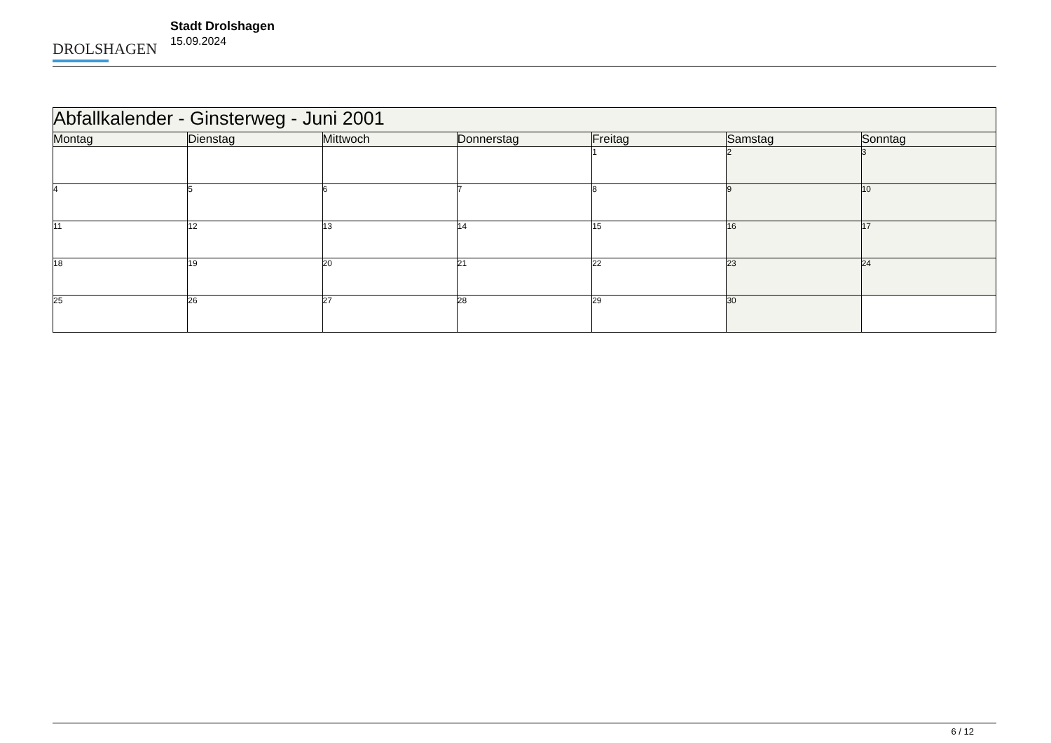DROLSHAGEN
Stadt Drolshagen
15.09.2024
| Abfallkalender - Ginsterweg - Juni 2001 | | | | | | |
| --- | --- | --- | --- | --- | --- | --- |
| Montag | Dienstag | Mittwoch | Donnerstag | Freitag | Samstag | Sonntag |
| | | | | 1 | 2 | 3 |
| 4 | 5 | 6 | 7 | 8 | 9 | 10 |
| 11 | 12 | 13 | 14 | 15 | 16 | 17 |
| 18 | 19 | 20 | 21 | 22 | 23 | 24 |
| 25 | 26 | 27 | 28 | 29 | 30 | |
6 / 12